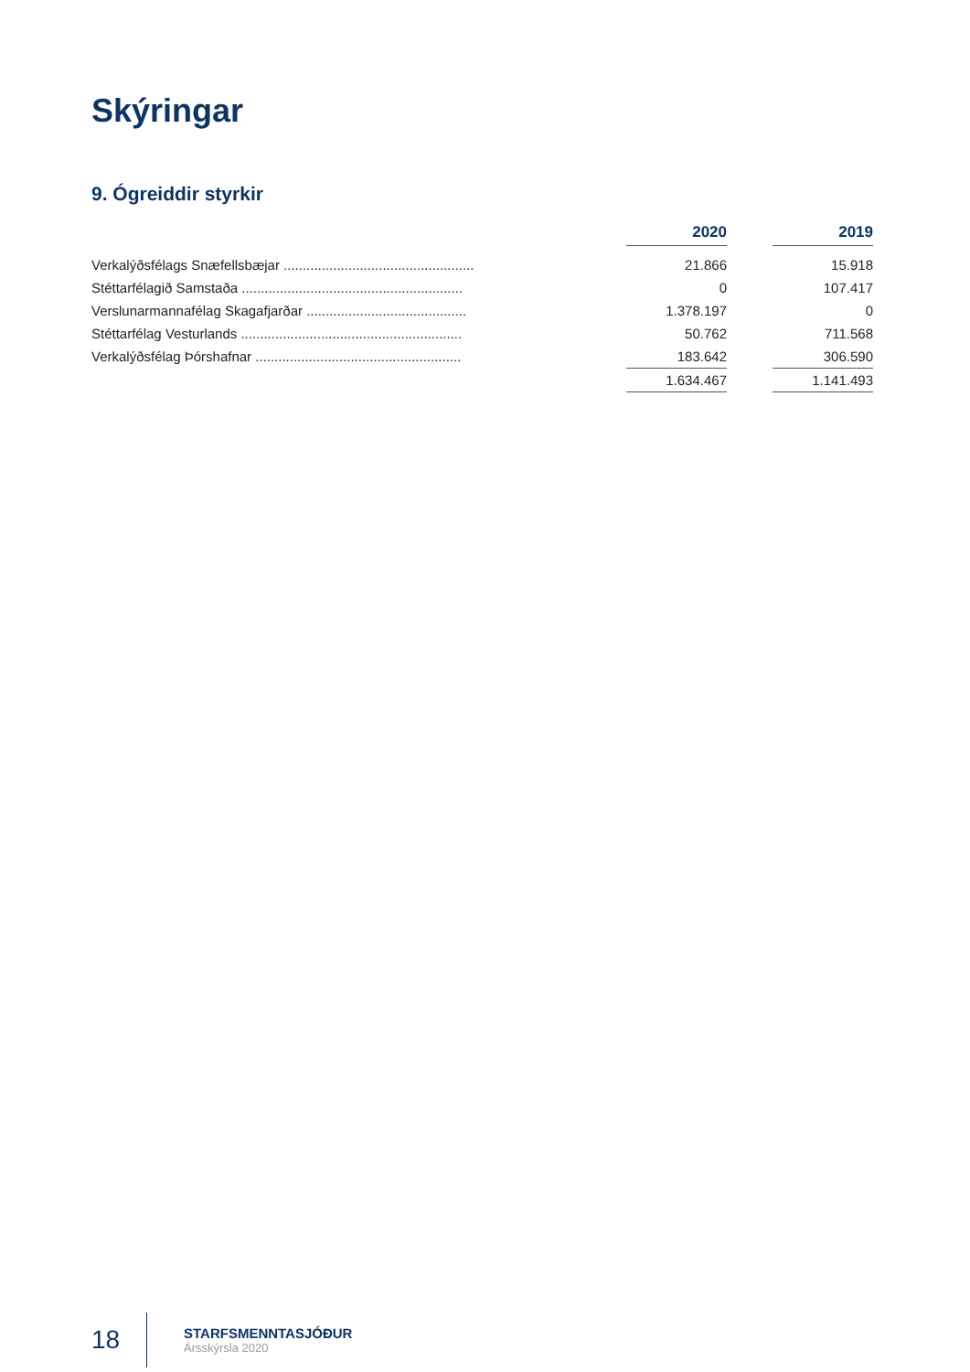Skýringar
9. Ógreiddir styrkir
| | | 2020 | | 2019 |
| Verkalýðsfélags Snæfellsbæjar .................................................. | | 21.866 | | 15.918 |
| Stéttarfélagið Samstaða .......................................................... | | 0 | | 107.417 |
| Verslunarmannafélag Skagafjarðar .......................................... | | 1.378.197 | | 0 |
| Stéttarfélag Vesturlands .......................................................... | | 50.762 | | 711.568 |
| Verkalýðsfélag Þórshafnar ...................................................... | | 183.642 | | 306.590 |
| | | 1.634.467 | | 1.141.493 |
18
STARFSMENNTASJÓÐUR
Ársskýrsla 2020